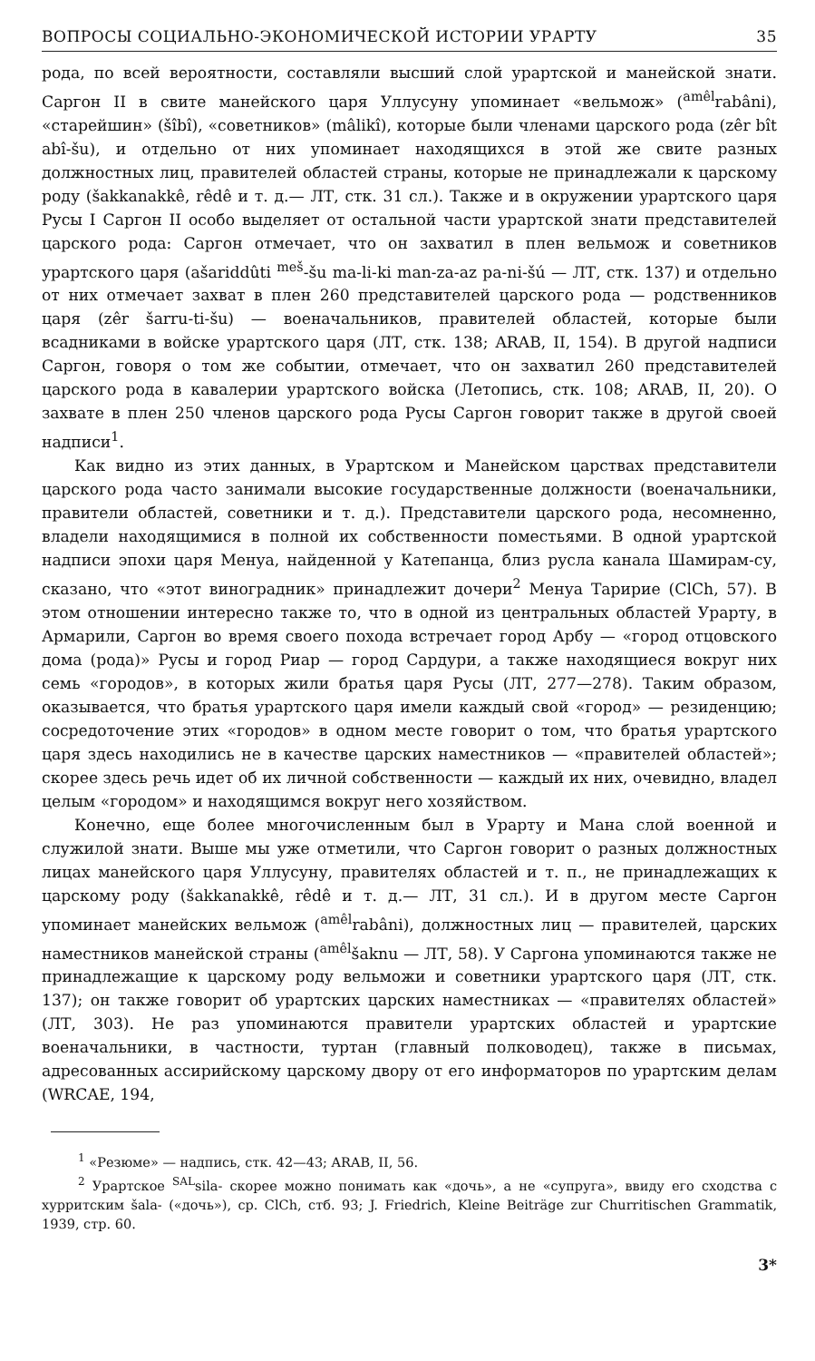ВОПРОСЫ СОЦИАЛЬНО-ЭКОНОМИЧЕСКОЙ ИСТОРИИ УРАРТУ 35
рода, по всей вероятности, составляли высший слой урартской и манейской знати. Саргон II в свите манейского царя Уллусуну упоминает «вельмож» (<sup>amêl</sup>rabâni), «старейшин» (šîbî), «советников» (mâlikî), которые были членами царского рода (zêr bît abî-šu), и отдельно от них упоминает находящихся в этой же свите разных должностных лиц, правителей областей страны, которые не принадлежали к царскому роду (šakkanakkê, rêdê и т. д.— ЛТ, стк. 31 сл.). Также и в окружении урартского царя Русы I Саргон II особо выделяет от остальной части урартской знати представителей царского рода: Саргон отмечает, что он захватил в плен вельмож и советников урартского царя (ašariddûti <sup>meš</sup>-šu ma-li-ki man-za-az pa-ni-šú — ЛТ, стк. 137) и отдельно от них отмечает захват в плен 260 представителей царского рода — родственников царя (zêr šarru-ti-šu) — военачальников, правителей областей, которые были всадниками в войске урартского царя (ЛТ, стк. 138; ARAB, II, 154). В другой надписи Саргон, говоря о том же событии, отмечает, что он захватил 260 представителей царского рода в кавалерии урартского войска (Летопись, стк. 108; ARAB, II, 20). О захвате в плен 250 членов царского рода Русы Саргон говорит также в другой своей надписи<sup>1</sup>.
Как видно из этих данных, в Урартском и Манейском царствах представители царского рода часто занимали высокие государственные должности (военачальники, правители областей, советники и т. д.). Представители царского рода, несомненно, владели находящимися в полной их собственности поместьями. В одной урартской надписи эпохи царя Менуа, найденной у Катепанца, близ русла канала Шамирам-су, сказано, что «этот виноградник» принадлежит дочери<sup>2</sup> Менуа Таририе (ClCh, 57). В этом отношении интересно также то, что в одной из центральных областей Урарту, в Армарили, Саргон во время своего похода встречает город Арбу — «город отцовского дома (рода)» Русы и город Риар — город Сардури, а также находящиеся вокруг них семь «городов», в которых жили братья царя Русы (ЛТ, 277—278). Таким образом, оказывается, что братья урартского царя имели каждый свой «город» — резиденцию; сосредоточение этих «городов» в одном месте говорит о том, что братья урартского царя здесь находились не в качестве царских наместников — «правителей областей»; скорее здесь речь идет об их личной собственности — каждый их них, очевидно, владел целым «городом» и находящимся вокруг него хозяйством.
Конечно, еще более многочисленным был в Урарту и Мана слой военной и служилой знати. Выше мы уже отметили, что Саргон говорит о разных должностных лицах манейского царя Уллусуну, правителях областей и т. п., не принадлежащих к царскому роду (šakkanakkê, rêdê и т. д.— ЛТ, 31 сл.). И в другом месте Саргон упоминает манейских вельмож (<sup>amêl</sup>rabâni), должностных лиц — правителей, царских наместников манейской страны (<sup>amêl</sup>šaknu — ЛТ, 58). У Саргона упоминаются также не принадлежащие к царскому роду вельможи и советники урартского царя (ЛТ, стк. 137); он также говорит об урартских царских наместниках — «правителях областей» (ЛТ, 303). Не раз упоминаются правители урартских областей и урартские военачальники, в частности, туртан (главный полководец), также в письмах, адресованных ассирийскому царскому двору от его информаторов по урартским делам (WRCAE, 194,
<sup>1</sup> «Резюме» — надпись, стк. 42—43; ARAB, II, 56.
<sup>2</sup> Урартское <sup>SAL</sup>sila- скорее можно понимать как «дочь», а не «супруга», ввиду его сходства с хурритским šala- («дочь»), ср. ClCh, стб. 93; J. Friedrich, Kleine Beiträge zur Churritischen Grammatik, 1939, стр. 60.
3*